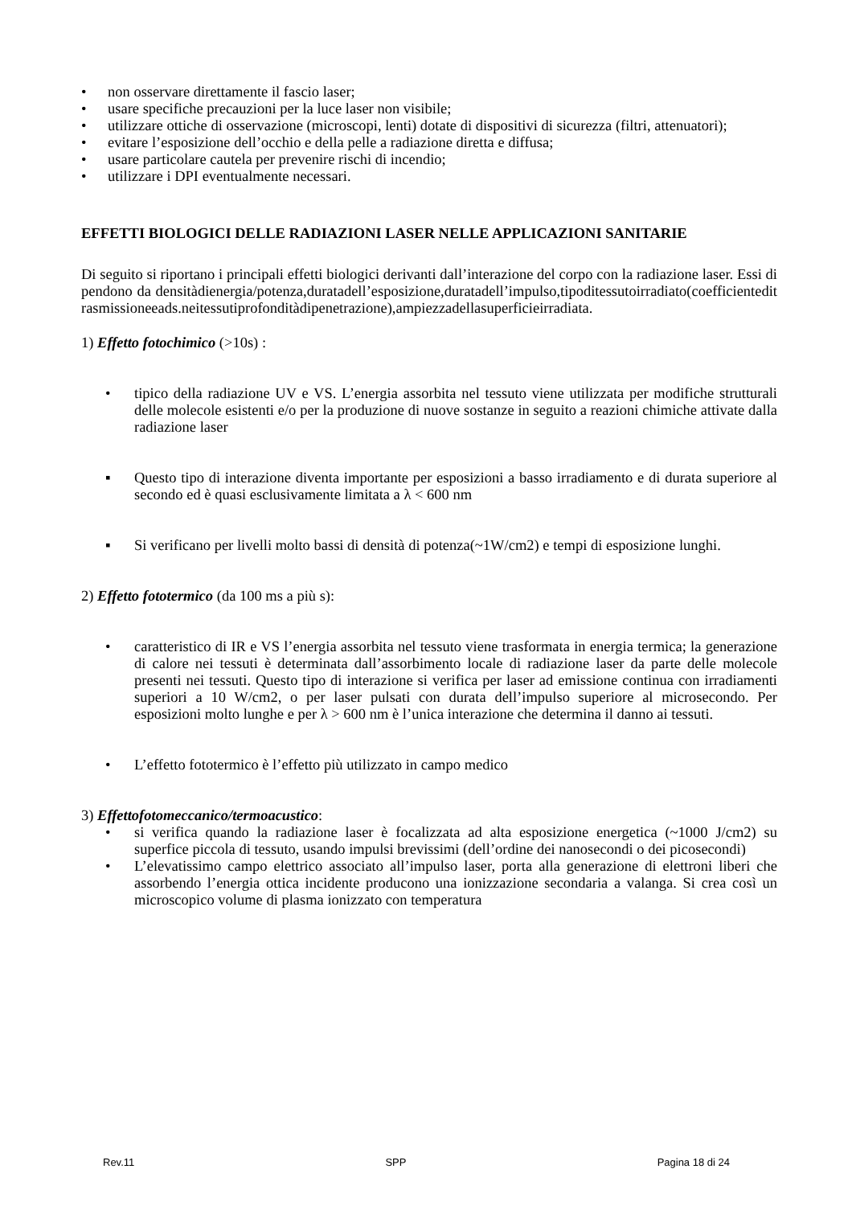• non osservare direttamente il fascio laser;
• usare specifiche precauzioni per la luce laser non visibile;
• utilizzare ottiche di osservazione (microscopi, lenti) dotate di dispositivi di sicurezza (filtri, attenuatori);
• evitare l’esposizione dell’occhio e della pelle a radiazione diretta e diffusa;
• usare particolare cautela per prevenire rischi di incendio;
• utilizzare i DPI eventualmente necessari.
EFFETTI BIOLOGICI DELLE RADIAZIONI LASER NELLE APPLICAZIONI SANITARIE
Di seguito si riportano i principali effetti biologici derivanti dall’interazione del corpo con la radiazione laser. Essi dipendono da densitàdienergia/potenza,duratadell’esposizione,duratadell’impulso,tipoditessutoirradiato(coefficienteditrasmissioneeads.neitessutiprofonditàdipenetrazione),ampiezzadellasuperficieirradiata.
1) Effetto fotochimico (>10s) :
• tipico della radiazione UV e VS. L’energia assorbita nel tessuto viene utilizzata per modifiche strutturali delle molecole esistenti e/o per la produzione di nuove sostanze in seguito a reazioni chimiche attivate dalla radiazione laser
▪ Questo tipo di interazione diventa importante per esposizioni a basso irradiamento e di durata superiore al secondo ed è quasi esclusivamente limitata a λ < 600 nm
▪ Si verificano per livelli molto bassi di densità di potenza(~1W/cm2) e tempi di esposizione lunghi.
2) Effetto fototermico (da 100 ms a più s):
• caratteristico di IR e VS l’energia assorbita nel tessuto viene trasformata in energia termica; la generazione di calore nei tessuti è determinata dall’assorbimento locale di radiazione laser da parte delle molecole presenti nei tessuti. Questo tipo di interazione si verifica per laser ad emissione continua con irradiamenti superiori a 10 W/cm2, o per laser pulsati con durata dell’impulso superiore al microsecondo. Per esposizioni molto lunghe e per λ > 600 nm è l’unica interazione che determina il danno ai tessuti.
• L’effetto fototermico è l’effetto più utilizzato in campo medico
3) Effettofotomeccanico/termoacustico:
• si verifica quando la radiazione laser è focalizzata ad alta esposizione energetica (~1000 J/cm2) su superfice piccola di tessuto, usando impulsi brevissimi (dell’ordine dei nanosecondi o dei picosecondi)
• L’elevatissimo campo elettrico associato all’impulso laser, porta alla generazione di elettroni liberi che assorbendo l’energia ottica incidente producono una ionizzazione secondaria a valanga. Si crea così un microscopico volume di plasma ionizzato con temperatura
Rev.11 SPP Pagina 18 di 24